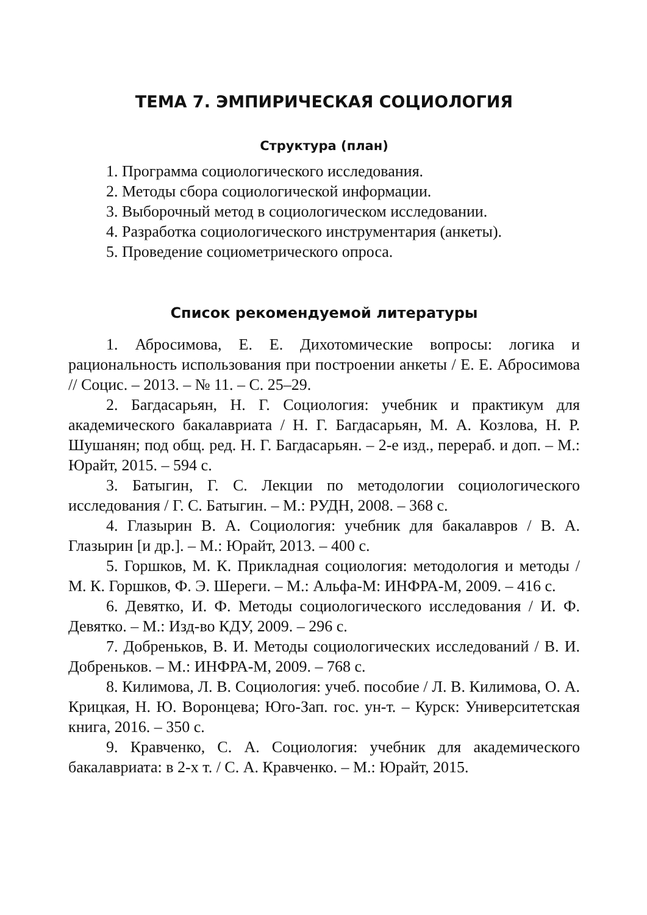ТЕМА 7. ЭМПИРИЧЕСКАЯ СОЦИОЛОГИЯ
Структура (план)
1. Программа социологического исследования.
2. Методы сбора социологической информации.
3. Выборочный метод в социологическом исследовании.
4. Разработка социологического инструментария (анкеты).
5. Проведение социометрического опроса.
Список рекомендуемой литературы
1. Абросимова, Е. Е. Дихотомические вопросы: логика и рациональность использования при построении анкеты / Е. Е. Абросимова // Социс. – 2013. – № 11. – С. 25–29.
2. Багдасарьян, Н. Г. Социология: учебник и практикум для академического бакалавриата / Н. Г. Багдасарьян, М. А. Козлова, Н. Р. Шушанян; под общ. ред. Н. Г. Багдасарьян. – 2-е изд., перераб. и доп. – М.: Юрайт, 2015. – 594 с.
3. Батыгин, Г. С. Лекции по методологии социологического исследования / Г. С. Батыгин. – М.: РУДН, 2008. – 368 с.
4. Глазырин В. А. Социология: учебник для бакалавров / В. А. Глазырин [и др.]. – М.: Юрайт, 2013. – 400 с.
5. Горшков, М. К. Прикладная социология: методология и методы / М. К. Горшков, Ф. Э. Шереги. – М.: Альфа-М: ИНФРА-М, 2009. – 416 с.
6. Девятко, И. Ф. Методы социологического исследования / И. Ф. Девятко. – М.: Изд-во КДУ, 2009. – 296 с.
7. Добреньков, В. И. Методы социологических исследований / В. И. Добреньков. – М.: ИНФРА-М, 2009. – 768 с.
8. Килимова, Л. В. Социология: учеб. пособие / Л. В. Килимова, О. А. Крицкая, Н. Ю. Воронцева; Юго-Зап. гос. ун-т. – Курск: Университетская книга, 2016. – 350 с.
9. Кравченко, С. А. Социология: учебник для академического бакалавриата: в 2-х т. / С. А. Кравченко. – М.: Юрайт, 2015.